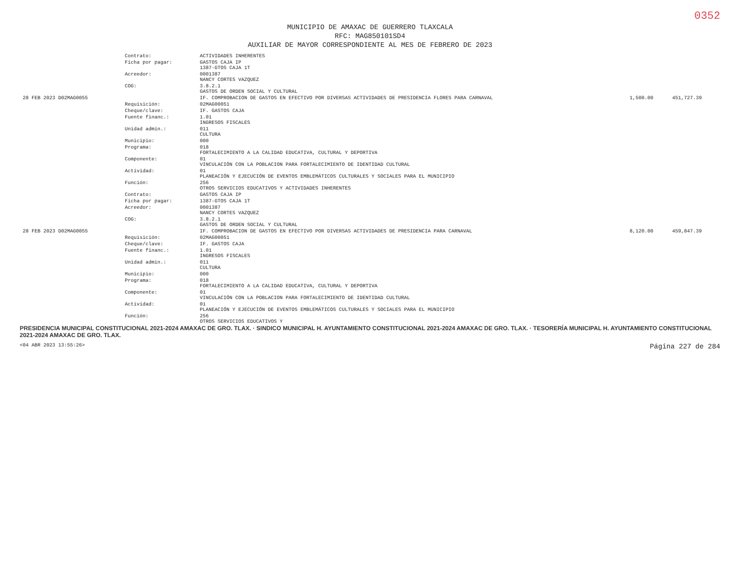0352
MUNICIPIO DE AMAXAC DE GUERRERO TLAXCALA
RFC: MAG850101SD4
AUXILIAR DE MAYOR CORRESPONDIENTE AL MES DE FEBRERO DE 2023
| | Contrato: | ACTIVIDADES INHERENTES | | |
| | Ficha por pagar: | GASTOS CAJA IP 1387-GTOS CAJA 1T | | |
| | Acreedor: | 0001387 NANCY CORTES VAZQUEZ | | |
| | COG: | 3.8.2.1 GASTOS DE ORDEN SOCIAL Y CULTURAL | | |
| 28 FEB 2023 D02MAG0055 | | IF. COMPROBACION DE GASTOS EN EFECTIVO POR DIVERSAS ACTIVIDADES DE PRESIDENCIA FLORES PARA CARNAVAL | 1,500.00 | 451,727.39 |
| | Requisición: | 02MAG00051 | | |
| | Cheque/clave: | IF. GASTOS CAJA | | |
| | Fuente financ.: | 1.01 INGRESOS FISCALES | | |
| | Unidad admin.: | 011 CULTURA | | |
| | Municipio: | 000 | | |
| | Programa: | 018 FORTALECIMIENTO A LA CALIDAD EDUCATIVA, CULTURAL Y DEPORTIVA | | |
| | Componente: | 01 VINCULACIÓN CON LA POBLACION PARA FORTALECIMIENTO DE IDENTIDAD CULTURAL | | |
| | Actividad: | 01 PLANEACIÓN Y EJECUCIÓN DE EVENTOS EMBLEMÁTICOS CULTURALES Y SOCIALES PARA EL MUNICIPIO | | |
| | Función: | 256 OTROS SERVICIOS EDUCATIVOS Y ACTIVIDADES INHERENTES | | |
| | Contrato: | GASTOS CAJA IP | | |
| | Ficha por pagar: | 1387-GTOS CAJA 1T | | |
| | Acreedor: | 0001387 NANCY CORTES VAZQUEZ | | |
| | COG: | 3.8.2.1 GASTOS DE ORDEN SOCIAL Y CULTURAL | | |
| 28 FEB 2023 D02MAG0055 | | IF. COMPROBACION DE GASTOS EN EFECTIVO POR DIVERSAS ACTIVIDADES DE PRESIDENCIA PARA CARNAVAL | 8,120.00 | 459,847.39 |
| | Requisición: | 02MAG00051 | | |
| | Cheque/clave: | IF. GASTOS CAJA | | |
| | Fuente financ.: | 1.01 INGRESOS FISCALES | | |
| | Unidad admin.: | 011 CULTURA | | |
| | Municipio: | 000 | | |
| | Programa: | 018 FORTALECIMIENTO A LA CALIDAD EDUCATIVA, CULTURAL Y DEPORTIVA | | |
| | Componente: | 01 VINCULACIÓN CON LA POBLACION PARA FORTALECIMIENTO DE IDENTIDAD CULTURAL | | |
| | Actividad: | 01 PLANEACIÓN Y EJECUCIÓN DE EVENTOS EMBLEMÁTICOS CULTURALES Y SOCIALES PARA EL MUNICIPIO | | |
| | Función: | 256 OTROS SERVICIOS EDUCATIVOS Y | | |
PRESIDENCIA MUNICIPAL CONSTITUCIONAL 2021-2024 AMAXAC DE GRO. TLAX. · SINDICO MUNICIPAL H. AYUNTAMIENTO CONSTITUCIONAL 2021-2024 AMAXAC DE GRO. TLAX. · TESORERÍA MUNICIPAL H. AYUNTAMIENTO CONSTITUCIONAL 2021-2024 AMAXAC DE GRO. TLAX.
<04 ABR 2023 13:55:26> Página 227 de 284